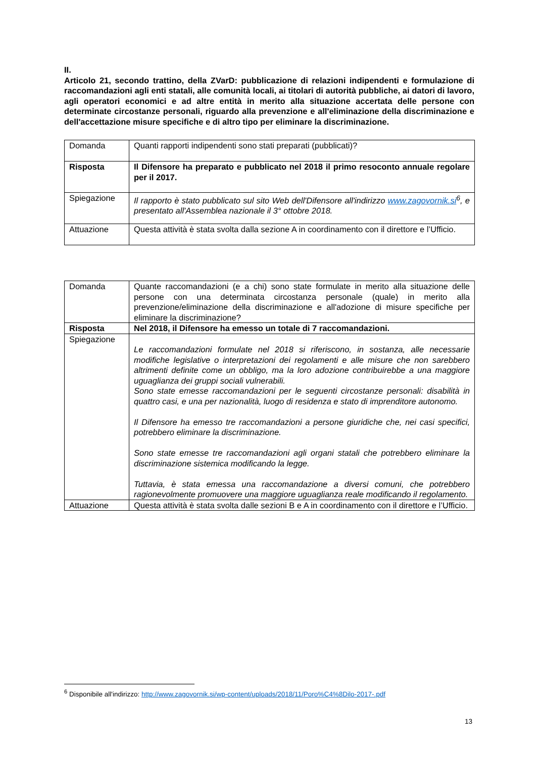II.
Articolo 21, secondo trattino, della ZVarD: pubblicazione di relazioni indipendenti e formulazione di raccomandazioni agli enti statali, alle comunità locali, ai titolari di autorità pubbliche, ai datori di lavoro, agli operatori economici e ad altre entità in merito alla situazione accertata delle persone con determinate circostanze personali, riguardo alla prevenzione e all'eliminazione della discriminazione e dell'accettazione misure specifiche e di altro tipo per eliminare la discriminazione.
| Domanda | Quanti rapporti indipendenti sono stati preparati (pubblicati)? |
| Risposta | Il Difensore ha preparato e pubblicato nel 2018 il primo resoconto annuale regolare per il 2017. |
| Spiegazione | Il rapporto è stato pubblicato sul sito Web dell'Difensore all'indirizzo www.zagovornik.si<sup>6</sup>, e presentato all'Assemblea nazionale il 3° ottobre 2018. |
| Attuazione | Questa attività è stata svolta dalla sezione A in coordinamento con il direttore e l’Ufficio. |
| Domanda | Quante raccomandazioni (e a chi) sono state formulate in merito alla situazione delle persone con una determinata circostanza personale (quale) in merito alla prevenzione/eliminazione della discriminazione e all'adozione di misure specifiche per eliminare la discriminazione? |
| Risposta | Nel 2018, il Difensore ha emesso un totale di 7 raccomandazioni. |
| Spiegazione | Le raccomandazioni formulate nel 2018 si riferiscono, in sostanza, alle necessarie modifiche legislative o interpretazioni dei regolamenti e alle misure che non sarebbero altrimenti definite come un obbligo, ma la loro adozione contribuirebbe a una maggiore uguaglianza dei gruppi sociali vulnerabili. Sono state emesse raccomandazioni per le seguenti circostanze personali: disabilità in quattro casi, e una per nazionalità, luogo di residenza e stato di imprenditore autonomo. Il Difensore ha emesso tre raccomandazioni a persone giuridiche che, nei casi specifici, potrebbero eliminare la discriminazione. Sono state emesse tre raccomandazioni agli organi statali che potrebbero eliminare la discriminazione sistemica modificando la legge. Tuttavia, è stata emessa una raccomandazione a diversi comuni, che potrebbero ragionevolmente promuovere una maggiore uguaglianza reale modificando il regolamento. |
| Attuazione | Questa attività è stata svolta dalle sezioni B e A in coordinamento con il direttore e l’Ufficio. |
<sup>6</sup> Disponibile all'indirizzo: http://www.zagovornik.si/wp-content/uploads/2018/11/Poro%C4%8Dilo-2017-.pdf
13